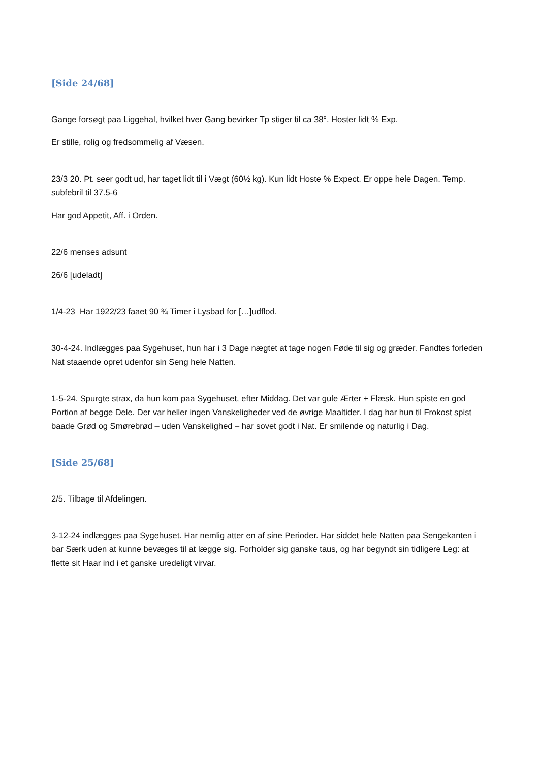[Side 24/68]
Gange forsøgt paa Liggehal, hvilket hver Gang bevirker Tp stiger til ca 38°. Hoster lidt % Exp.
Er stille, rolig og fredsommelig af Væsen.
23/3 20. Pt. seer godt ud, har taget lidt til i Vægt (60½ kg). Kun lidt Hoste % Expect. Er oppe hele Dagen. Temp. subfebril til 37.5-6
Har god Appetit, Aff. i Orden.
22/6 menses adsunt
26/6 [udeladt]
1/4-23 Har 1922/23 faaet 90 ¾ Timer i Lysbad for […]udflod.
30-4-24. Indlægges paa Sygehuset, hun har i 3 Dage nægtet at tage nogen Føde til sig og græder. Fandtes forleden Nat staaende opret udenfor sin Seng hele Natten.
1-5-24. Spurgte strax, da hun kom paa Sygehuset, efter Middag. Det var gule Ærter + Flæsk. Hun spiste en god Portion af begge Dele. Der var heller ingen Vanskeligheder ved de øvrige Maaltider. I dag har hun til Frokost spist baade Grød og Smørebrød – uden Vanskelighed – har sovet godt i Nat. Er smilende og naturlig i Dag.
[Side 25/68]
2/5. Tilbage til Afdelingen.
3-12-24 indlægges paa Sygehuset. Har nemlig atter en af sine Perioder. Har siddet hele Natten paa Sengekanten i bar Særk uden at kunne bevæges til at lægge sig. Forholder sig ganske taus, og har begyndt sin tidligere Leg: at flette sit Haar ind i et ganske uredeligt virvar.